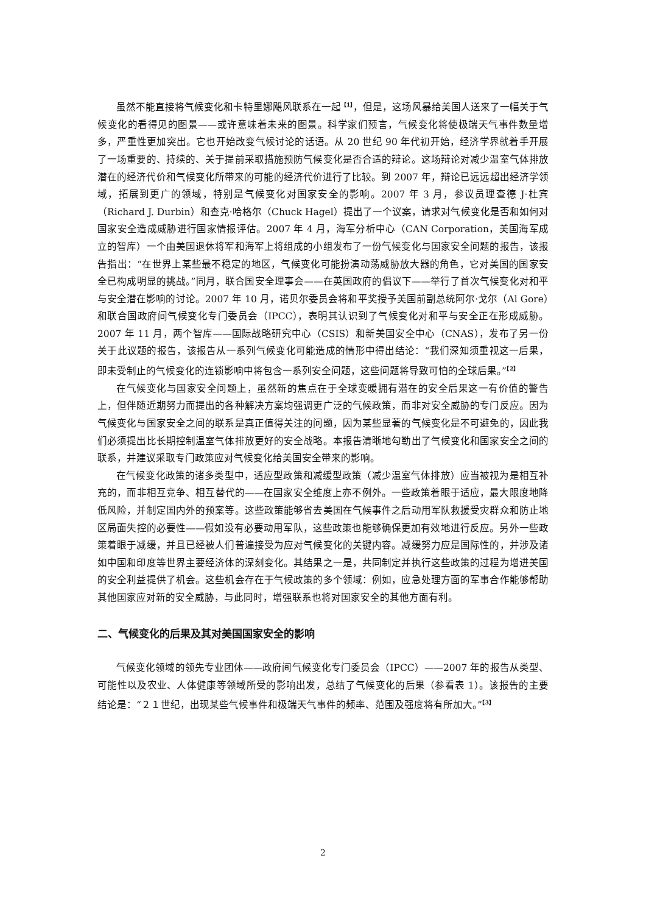虽然不能直接将气候变化和卡特里娜飓风联系在一起<sup>【1】</sup>，但是，这场风暴给美国人送来了一幅关于气候变化的看得见的图景——或许意味着未来的图景。科学家们预言，气候变化将使极端天气事件数量增多，严重性更加突出。它也开始改变气候讨论的话语。从 20 世纪 90 年代初开始，经济学界就着手开展了一场重要的、持续的、关于提前采取措施预防气候变化是否合适的辩论。这场辩论对减少温室气体排放潜在的经济代价和气候变化所带来的可能的经济代价进行了比较。到 2007 年，辩论已远远超出经济学领域，拓展到更广的领域，特别是气候变化对国家安全的影响。2007 年 3 月，参议员理查德 J·杜宾（Richard J. Durbin）和查克·哈格尔（Chuck Hagel）提出了一个议案，请求对气候变化是否和如何对国家安全造成威胁进行国家情报评估。2007 年 4 月，海军分析中心（CAN Corporation，美国海军成立的智库）一个由美国退休将军和海军上将组成的小组发布了一份气候变化与国家安全问题的报告，该报告指出：“在世界上某些最不稳定的地区，气候变化可能扮演动荡威胁放大器的角色，它对美国的国家安全已构成明显的挑战。”同月，联合国安全理事会——在英国政府的倡议下——举行了首次气候变化对和平与安全潜在影响的讨论。2007 年 10 月，诺贝尔委员会将和平奖授予美国前副总统阿尔·戈尔（Al Gore）和联合国政府间气候变化专门委员会（IPCC），表明其认识到了气候变化对和平与安全正在形成威胁。2007 年 11 月，两个智库——国际战略研究中心（CSIS）和新美国安全中心（CNAS），发布了另一份关于此议题的报告，该报告从一系列气候变化可能造成的情形中得出结论：“我们深知须重视这一后果，即未受制止的气候变化的连锁影响中将包含一系列安全问题，这些问题将导致可怕的全球后果。”<sup>【2】</sup>
在气候变化与国家安全问题上，虽然新的焦点在于全球变暖拥有潜在的安全后果这一有价值的警告上，但伴随近期努力而提出的各种解决方案均强调更广泛的气候政策，而非对安全威胁的专门反应。因为气候变化与国家安全之间的联系是真正值得关注的问题，因为某些显著的气候变化是不可避免的，因此我们必须提出比长期控制温室气体排放更好的安全战略。本报告清晰地勾勒出了气候变化和国家安全之间的联系，并建议采取专门政策应对气候变化给美国安全带来的影响。
在气候变化政策的诸多类型中，适应型政策和减缓型政策（减少温室气体排放）应当被视为是相互补充的，而非相互竞争、相互替代的——在国家安全维度上亦不例外。一些政策着眼于适应，最大限度地降低风险，并制定国内外的预案等。这些政策能够省去美国在气候事件之后动用军队救援受灾群众和防止地区局面失控的必要性——假如没有必要动用军队，这些政策也能够确保更加有效地进行反应。另外一些政策着眼于减缓，并且已经被人们普遍接受为应对气候变化的关键内容。减缓努力应是国际性的，并涉及诸如中国和印度等世界主要经济体的深刻变化。其结果之一是，共同制定并执行这些政策的过程为增进美国的安全利益提供了机会。这些机会存在于气候政策的多个领域：例如，应急处理方面的军事合作能够帮助其他国家应对新的安全威胁，与此同时，增强联系也将对国家安全的其他方面有利。
二、气候变化的后果及其对美国国家安全的影响
气候变化领域的领先专业团体——政府间气候变化专门委员会（IPCC）——2007 年的报告从类型、可能性以及农业、人体健康等领域所受的影响出发，总结了气候变化的后果（参看表 1）。该报告的主要结论是：“２１世纪，出现某些气候事件和极端天气事件的频率、范围及强度将有所加大。”<sup>【3】</sup>
2